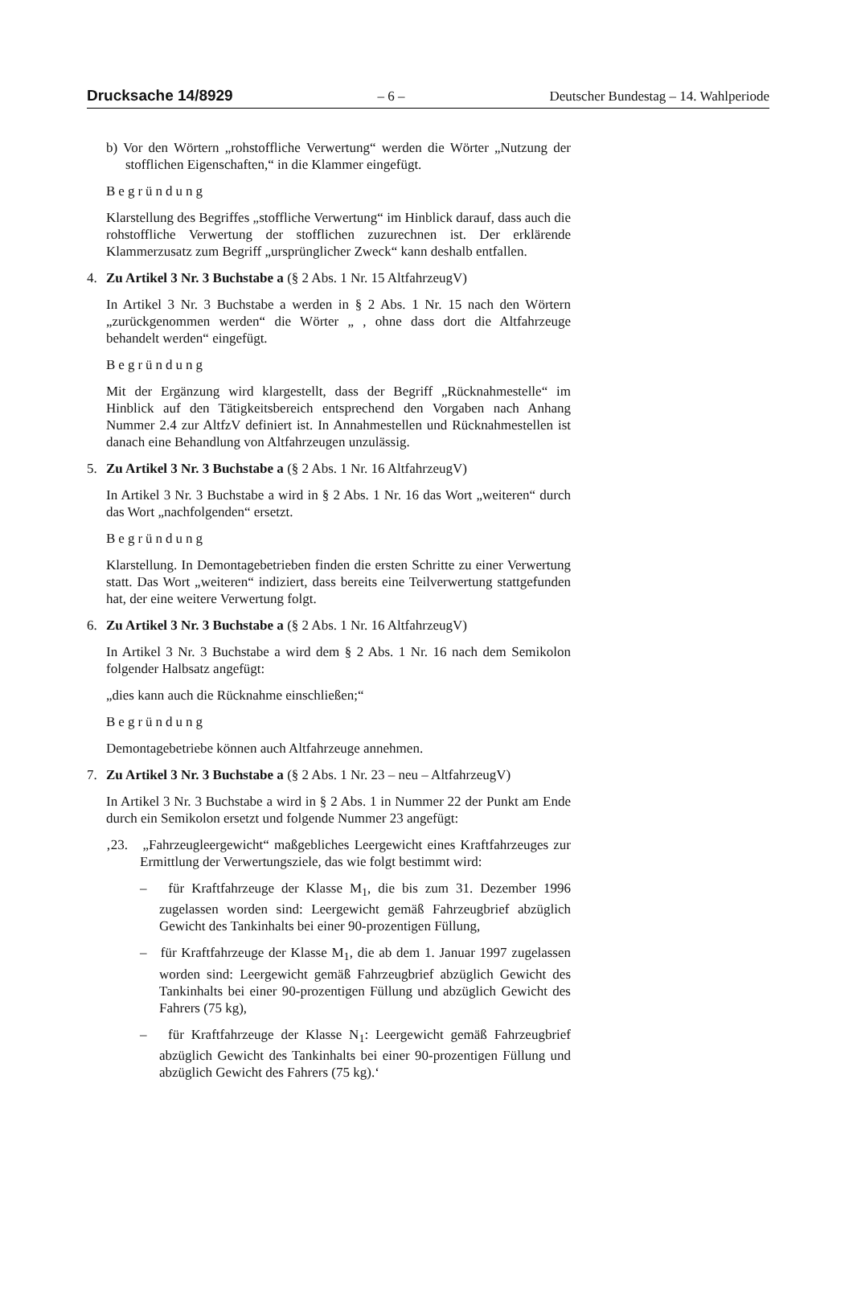Drucksache 14/8929 – 6 – Deutscher Bundestag – 14. Wahlperiode
b) Vor den Wörtern „rohstoffliche Verwertung“ werden die Wörter „Nutzung der stofflichen Eigenschaften,“ in die Klammer eingefügt.
Begründung
Klarstellung des Begriffes „stoffliche Verwertung“ im Hinblick darauf, dass auch die rohstoffliche Verwertung der stofflichen zuzurechnen ist. Der erklärende Klammerzusatz zum Begriff „ursprünglicher Zweck“ kann deshalb entfallen.
4. Zu Artikel 3 Nr. 3 Buchstabe a (§ 2 Abs. 1 Nr. 15 AltfahrzeugV)
In Artikel 3 Nr. 3 Buchstabe a werden in § 2 Abs. 1 Nr. 15 nach den Wörtern „zurückgenommen werden“ die Wörter „ , ohne dass dort die Altfahrzeuge behandelt werden“ eingefügt.
Begründung
Mit der Ergänzung wird klargestellt, dass der Begriff „Rücknahmestelle“ im Hinblick auf den Tätigkeitsbereich entsprechend den Vorgaben nach Anhang Nummer 2.4 zur AltfzV definiert ist. In Annahmestellen und Rücknahmestellen ist danach eine Behandlung von Altfahrzeugen unzulässig.
5. Zu Artikel 3 Nr. 3 Buchstabe a (§ 2 Abs. 1 Nr. 16 AltfahrzeugV)
In Artikel 3 Nr. 3 Buchstabe a wird in § 2 Abs. 1 Nr. 16 das Wort „weiteren“ durch das Wort „nachfolgenden“ ersetzt.
Begründung
Klarstellung. In Demontagebetrieben finden die ersten Schritte zu einer Verwertung statt. Das Wort „weiteren“ indiziert, dass bereits eine Teilverwertung stattgefunden hat, der eine weitere Verwertung folgt.
6. Zu Artikel 3 Nr. 3 Buchstabe a (§ 2 Abs. 1 Nr. 16 AltfahrzeugV)
In Artikel 3 Nr. 3 Buchstabe a wird dem § 2 Abs. 1 Nr. 16 nach dem Semikolon folgender Halbsatz angefügt:
„dies kann auch die Rücknahme einschließen;“
Begründung
Demontagebetriebe können auch Altfahrzeuge annehmen.
7. Zu Artikel 3 Nr. 3 Buchstabe a (§ 2 Abs. 1 Nr. 23 – neu – AltfahrzeugV)
In Artikel 3 Nr. 3 Buchstabe a wird in § 2 Abs. 1 in Nummer 22 der Punkt am Ende durch ein Semikolon ersetzt und folgende Nummer 23 angefügt:
‚23. „Fahrzeugleergewicht“ maßgebliches Leergewicht eines Kraftfahrzeuges zur Ermittlung der Verwertungsziele, das wie folgt bestimmt wird:
– für Kraftfahrzeuge der Klasse M<sub>1</sub>, die bis zum 31. Dezember 1996 zugelassen worden sind: Leergewicht gemäß Fahrzeugbrief abzüglich Gewicht des Tankinhalts bei einer 90-prozentigen Füllung,
– für Kraftfahrzeuge der Klasse M<sub>1</sub>, die ab dem 1. Januar 1997 zugelassen worden sind: Leergewicht gemäß Fahrzeugbrief abzüglich Gewicht des Tankinhalts bei einer 90-prozentigen Füllung und abzüglich Gewicht des Fahrers (75 kg),
– für Kraftfahrzeuge der Klasse N<sub>1</sub>: Leergewicht gemäß Fahrzeugbrief abzüglich Gewicht des Tankinhalts bei einer 90-prozentigen Füllung und abzüglich Gewicht des Fahrers (75 kg).‘